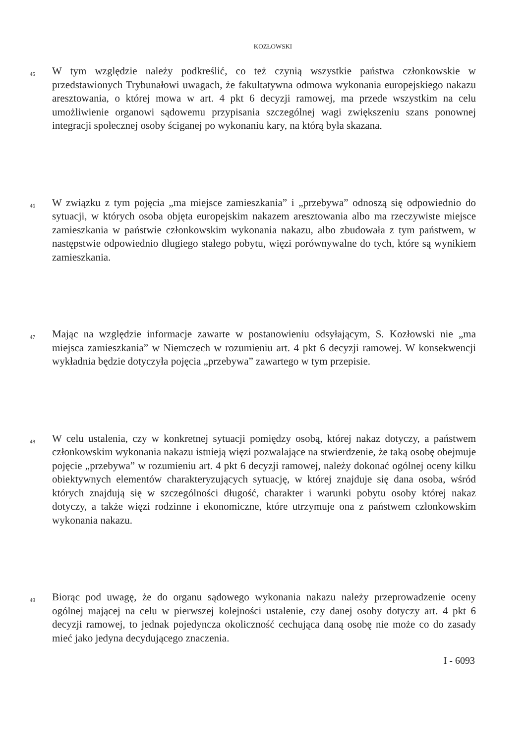KOZŁOWSKI
45
W tym względzie należy podkreślić, co też czynią wszystkie państwa członkowskie w przedstawionych Trybunałowi uwagach, że fakultatywna odmowa wykonania europejskiego nakazu aresztowania, o której mowa w art. 4 pkt 6 decyzji ramowej, ma przede wszystkim na celu umożliwienie organowi sądowemu przypisania szczególnej wagi zwiększeniu szans ponownej integracji społecznej osoby ściganej po wykonaniu kary, na którą była skazana.
46
W związku z tym pojęcia „ma miejsce zamieszkania” i „przebywa” odnoszą się odpowiednio do sytuacji, w których osoba objęta europejskim nakazem aresztowania albo ma rzeczywiste miejsce zamieszkania w państwie członkowskim wykonania nakazu, albo zbudowała z tym państwem, w następstwie odpowiednio długiego stałego pobytu, więzi porównywalne do tych, które są wynikiem zamieszkania.
47
Mając na względzie informacje zawarte w postanowieniu odsyłającym, S. Kozłowski nie „ma miejsca zamieszkania” w Niemczech w rozumieniu art. 4 pkt 6 decyzji ramowej. W konsekwencji wykładnia będzie dotyczyła pojęcia „przebywa” zawartego w tym przepisie.
48
W celu ustalenia, czy w konkretnej sytuacji pomiędzy osobą, której nakaz dotyczy, a państwem członkowskim wykonania nakazu istnieją więzi pozwalające na stwierdzenie, że taką osobę obejmuje pojęcie „przebywa” w rozumieniu art. 4 pkt 6 decyzji ramowej, należy dokonać ogólnej oceny kilku obiektywnych elementów charakteryzujących sytuację, w której znajduje się dana osoba, wśród których znajdują się w szczególności długość, charakter i warunki pobytu osoby której nakaz dotyczy, a także więzi rodzinne i ekonomiczne, które utrzymuje ona z państwem członkowskim wykonania nakazu.
49
Biorąc pod uwagę, że do organu sądowego wykonania nakazu należy przeprowadzenie oceny ogólnej mającej na celu w pierwszej kolejności ustalenie, czy danej osoby dotyczy art. 4 pkt 6 decyzji ramowej, to jednak pojedyncza okoliczność cechująca daną osobę nie może co do zasady mieć jako jedyna decydującego znaczenia.
I - 6093